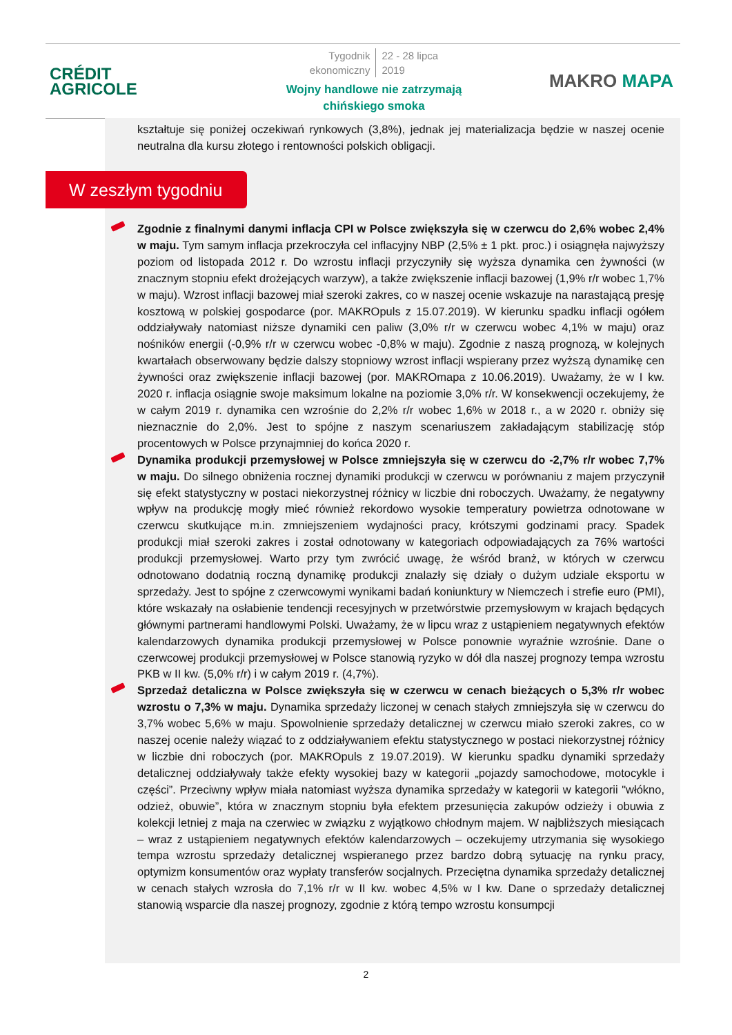CRÉDIT
AGRICOLE
Tygodnik
ekonomiczny
22 - 28 lipca
2019
Wojny handlowe nie zatrzymają
chińskiego smoka
MAKRO MAPA
kształtuje się poniżej oczekiwań rynkowych (3,8%), jednak jej materializacja będzie w naszej ocenie neutralna dla kursu złotego i rentowności polskich obligacji.
W zeszłym tygodniu
Zgodnie z finalnymi danymi inflacja CPI w Polsce zwiększyła się w czerwcu do 2,6% wobec 2,4% w maju. Tym samym inflacja przekroczyła cel inflacyjny NBP (2,5% ± 1 pkt. proc.) i osiągnęła najwyższy poziom od listopada 2012 r. Do wzrostu inflacji przyczyniły się wyższa dynamika cen żywności (w znacznym stopniu efekt drożejących warzyw), a także zwiększenie inflacji bazowej (1,9% r/r wobec 1,7% w maju). Wzrost inflacji bazowej miał szeroki zakres, co w naszej ocenie wskazuje na narastającą presję kosztową w polskiej gospodarce (por. MAKROpuls z 15.07.2019). W kierunku spadku inflacji ogółem oddziaływały natomiast niższe dynamiki cen paliw (3,0% r/r w czerwcu wobec 4,1% w maju) oraz nośników energii (-0,9% r/r w czerwcu wobec -0,8% w maju). Zgodnie z naszą prognozą, w kolejnych kwartałach obserwowany będzie dalszy stopniowy wzrost inflacji wspierany przez wyższą dynamikę cen żywności oraz zwiększenie inflacji bazowej (por. MAKROmapa z 10.06.2019). Uważamy, że w I kw. 2020 r. inflacja osiągnie swoje maksimum lokalne na poziomie 3,0% r/r. W konsekwencji oczekujemy, że w całym 2019 r. dynamika cen wzrośnie do 2,2% r/r wobec 1,6% w 2018 r., a w 2020 r. obniży się nieznacznie do 2,0%. Jest to spójne z naszym scenariuszem zakładającym stabilizację stóp procentowych w Polsce przynajmniej do końca 2020 r.
Dynamika produkcji przemysłowej w Polsce zmniejszyła się w czerwcu do -2,7% r/r wobec 7,7% w maju. Do silnego obniżenia rocznej dynamiki produkcji w czerwcu w porównaniu z majem przyczynił się efekt statystyczny w postaci niekorzystnej różnicy w liczbie dni roboczych. Uważamy, że negatywny wpływ na produkcję mogły mieć również rekordowo wysokie temperatury powietrza odnotowane w czerwcu skutkujące m.in. zmniejszeniem wydajności pracy, krótszymi godzinami pracy. Spadek produkcji miał szeroki zakres i został odnotowany w kategoriach odpowiadających za 76% wartości produkcji przemysłowej. Warto przy tym zwrócić uwagę, że wśród branż, w których w czerwcu odnotowano dodatnią roczną dynamikę produkcji znalazły się działy o dużym udziale eksportu w sprzedaży. Jest to spójne z czerwcowymi wynikami badań koniunktury w Niemczech i strefie euro (PMI), które wskazały na osłabienie tendencji recesyjnych w przetwórstwie przemysłowym w krajach będących głównymi partnerami handlowymi Polski. Uważamy, że w lipcu wraz z ustąpieniem negatywnych efektów kalendarzowych dynamika produkcji przemysłowej w Polsce ponownie wyraźnie wzrośnie. Dane o czerwcowej produkcji przemysłowej w Polsce stanowią ryzyko w dół dla naszej prognozy tempa wzrostu PKB w II kw. (5,0% r/r) i w całym 2019 r. (4,7%).
Sprzedaż detaliczna w Polsce zwiększyła się w czerwcu w cenach bieżących o 5,3% r/r wobec wzrostu o 7,3% w maju. Dynamika sprzedaży liczonej w cenach stałych zmniejszyła się w czerwcu do 3,7% wobec 5,6% w maju. Spowolnienie sprzedaży detalicznej w czerwcu miało szeroki zakres, co w naszej ocenie należy wiązać to z oddziaływaniem efektu statystycznego w postaci niekorzystnej różnicy w liczbie dni roboczych (por. MAKROpuls z 19.07.2019). W kierunku spadku dynamiki sprzedaży detalicznej oddziaływały także efekty wysokiej bazy w kategorii „pojazdy samochodowe, motocykle i części”. Przeciwny wpływ miała natomiast wyższa dynamika sprzedaży w kategorii w kategorii "włókno, odzież, obuwie”, która w znacznym stopniu była efektem przesunięcia zakupów odzieży i obuwia z kolekcji letniej z maja na czerwiec w związku z wyjątkowo chłodnym majem. W najbliższych miesiącach – wraz z ustąpieniem negatywnych efektów kalendarzowych – oczekujemy utrzymania się wysokiego tempa wzrostu sprzedaży detalicznej wspieranego przez bardzo dobrą sytuację na rynku pracy, optymizm konsumentów oraz wypłaty transferów socjalnych. Przeciętna dynamika sprzedaży detalicznej w cenach stałych wzrosła do 7,1% r/r w II kw. wobec 4,5% w I kw. Dane o sprzedaży detalicznej stanowią wsparcie dla naszej prognozy, zgodnie z którą tempo wzrostu konsumpcji
2